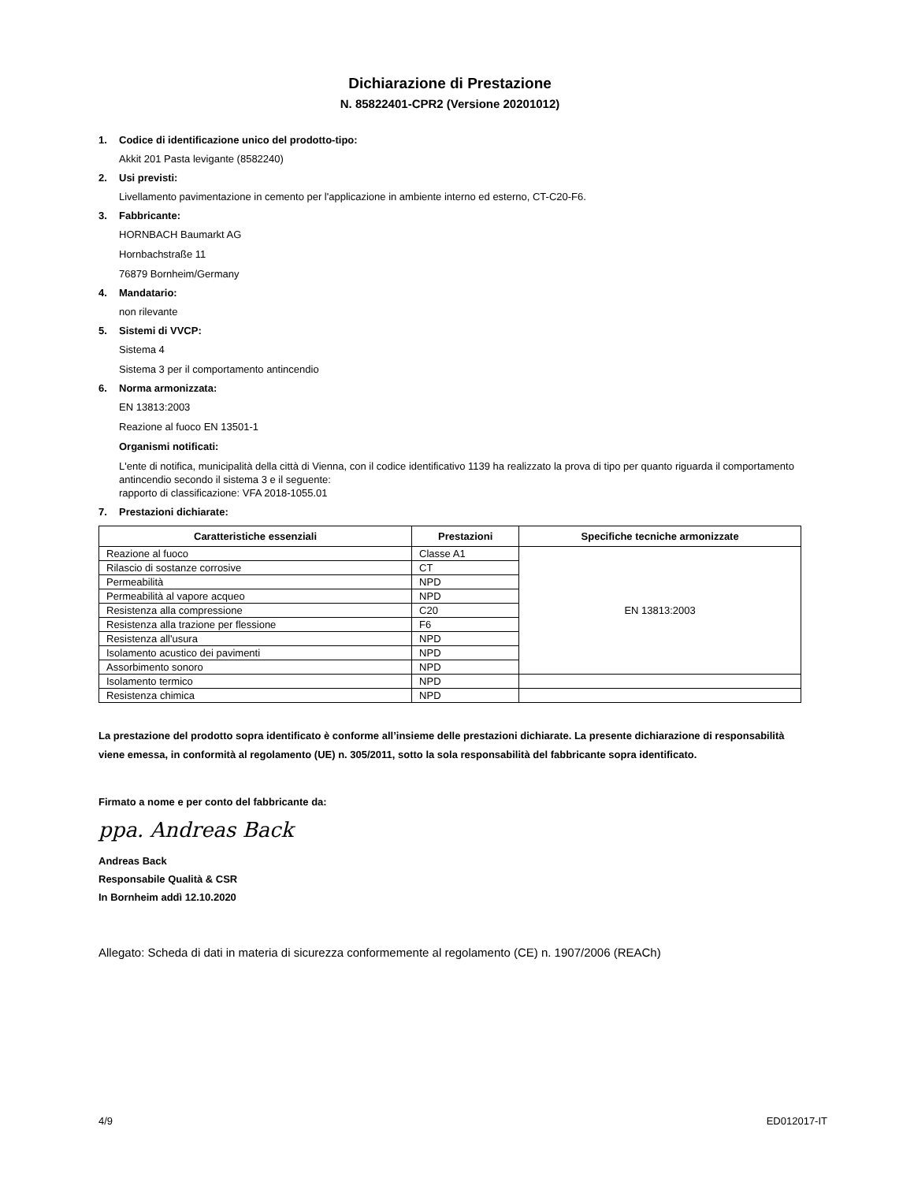Dichiarazione di Prestazione
N. 85822401-CPR2 (Versione 20201012)
1. Codice di identificazione unico del prodotto-tipo:
Akkit 201 Pasta levigante (8582240)
2. Usi previsti:
Livellamento pavimentazione in cemento per l'applicazione in ambiente interno ed esterno, CT-C20-F6.
3. Fabbricante:
HORNBACH Baumarkt AG
Hornbachstraße 11
76879 Bornheim/Germany
4. Mandatario:
non rilevante
5. Sistemi di VVCP:
Sistema 4
Sistema 3 per il comportamento antincendio
6. Norma armonizzata:
EN 13813:2003
Reazione al fuoco EN 13501-1
Organismi notificati:
L'ente di notifica, municipalità della città di Vienna, con il codice identificativo 1139 ha realizzato la prova di tipo per quanto riguarda il comportamento antincendio secondo il sistema 3 e il seguente:
rapporto di classificazione: VFA 2018-1055.01
7. Prestazioni dichiarate:
| Caratteristiche essenziali | Prestazioni | Specifiche tecniche armonizzate |
| --- | --- | --- |
| Reazione al fuoco | Classe A1 | EN 13813:2003 |
| Rilascio di sostanze corrosive | CT | |
| Permeabilità | NPD | |
| Permeabilità al vapore acqueo | NPD | |
| Resistenza alla compressione | C20 | |
| Resistenza alla trazione per flessione | F6 | |
| Resistenza all'usura | NPD | |
| Isolamento acustico dei pavimenti | NPD | |
| Assorbimento sonoro | NPD | |
| Isolamento termico | NPD | |
| Resistenza chimica | NPD | |
La prestazione del prodotto sopra identificato è conforme all’insieme delle prestazioni dichiarate. La presente dichiarazione di responsabilità viene emessa, in conformità al regolamento (UE) n. 305/2011, sotto la sola responsabilità del fabbricante sopra identificato.
Firmato a nome e per conto del fabbricante da:
ppa. Andreas Back
Andreas Back
Responsabile Qualità & CSR
In Bornheim addì 12.10.2020
Allegato: Scheda di dati in materia di sicurezza conformemente al regolamento (CE) n. 1907/2006 (REACh)
4/9 ED012017-IT